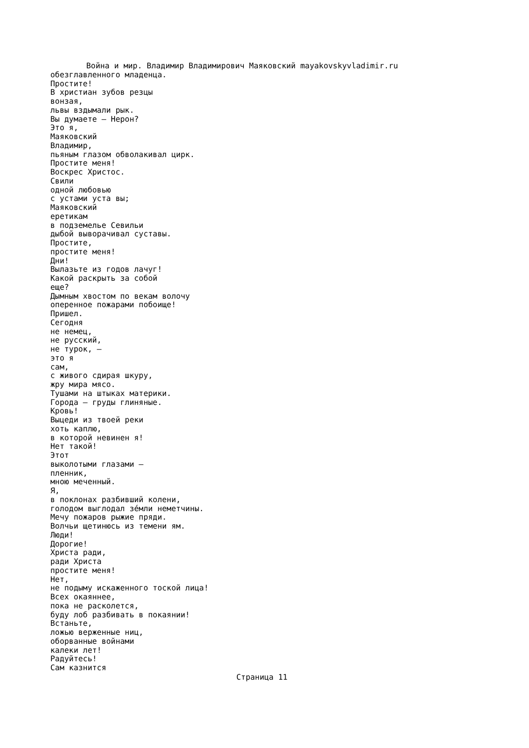Война и мир. Владимир Владимирович Маяковский mayakovskyvladimir.ru
обезглавленного младенца. Простите! В христиан зубов резцы вонзая, львы вздымали рык. Вы думаете — Нерон? Это я, Маяковский Владимир, пьяным глазом обволакивал цирк. Простите меня! Воскрес Христос. Свили одной любовью с устами уста вы; Маяковский еретикам в подземелье Севильи дыбой выворачивал суставы. Простите, простите меня! Дни! Вылазьте из годов лачуг! Какой раскрыть за собой еще? Дымным хвостом по векам волочу оперенное пожарами побоище! Пришел. Сегодня не немец, не русский, не турок, — это я сам, с живого сдирая шкуру, жру мира мясо. Тушами на штыках материки. Города — груды глиняные. Кровь! Выцеди из твоей реки хоть каплю, в которой невинен я! Нет такой! Этот выколотыми глазами — пленник, мною меченный. Я, в поклонах разбивший колени, голодом выглодал зе́мли неметчины. Мечу пожаров рыжие пряди. Волчьи щетинюсь из темени ям. Люди! Дорогие! Христа ради, ради Христа простите меня! Нет, не подыму искаженного тоской лица! Всех окаяннее, пока не расколется, буду лоб разбивать в покаянии! Встаньте, ложью верженные ниц, оборванные войнами калеки лет! Радуйтесь! Сам казнится
Страница 11